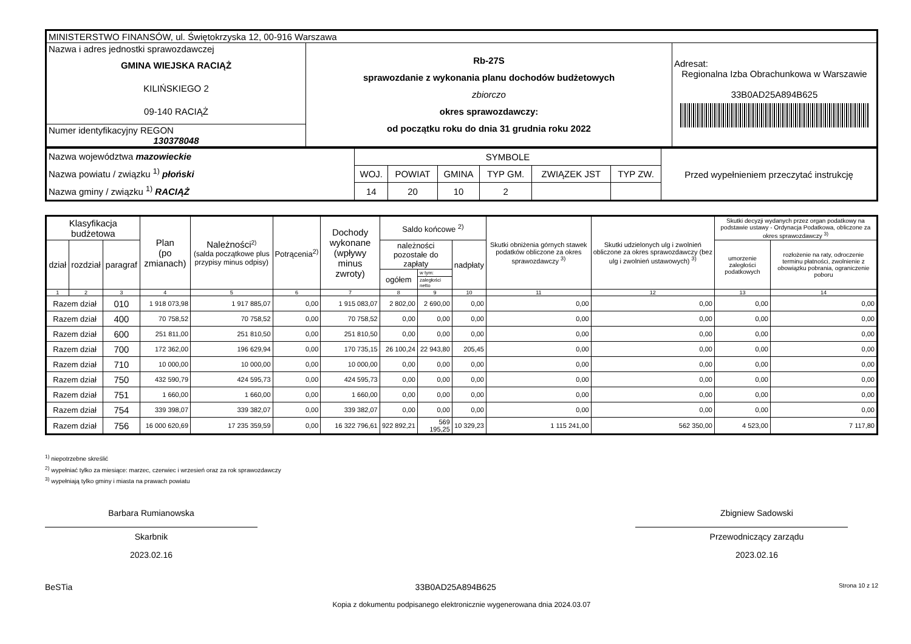| MINISTERSTWO FINANSÓW, ul. Świętokrzyska 12, 00-916 Warszawa | | |
| Nazwa i adres jednostki sprawozdawczej GMINA WIEJSKA RACIĄŻ KILIŃSKIEGO 2 09-140 RACIĄŻ | Rb-27S sprawozdanie z wykonania planu dochodów budżetowych zbiorczo okres sprawozdawczy: od początku roku do dnia 31 grudnia roku 2022 | Adresat: Regionalna Izba Obrachunkowa w Warszawie 33B0AD25A894B625 |
| Numer identyfikacyjny REGON 130378048 | | |
| Nazwa województwa mazowieckie Nazwa powiatu / związku <sup>1)</sup> płoński Nazwa gminy / związku <sup>1)</sup> RACIĄŻ | SYMBOLE | | | | | | Przed wypełnieniem przeczytać instrukcję |
| | WOJ. | POWIAT | GMINA | TYP GM. | ZWIĄZEK JST | TYP ZW. | |
| | 14 | 20 | 10 | 2 | | | |
| Klasyfikacja budżetowa | | | Plan (po zmianach) | Należności<sup>2)</sup> (salda początkowe plus przypisy minus odpisy) | Potrącenia<sup>2)</sup> | Dochody wykonane (wpływy minus zwroty) | Saldo końcowe <sup>2)</sup> | | | Skutki obniżenia górnych stawek podatków obliczone za okres sprawozdawczy <sup>3)</sup> | Skutki udzielonych ulg i zwolnień obliczone za okres sprawozdawczy (bez ulg i zwolnień ustawowych) <sup>3)</sup> | Skutki decyzji wydanych przez organ podatkowy na podstawie ustawy - Ordynacja Podatkowa, obliczone za okres sprawozdawczy <sup>3)</sup> | |
| --- | --- | --- | --- | --- | --- | --- | --- | --- | --- | --- | --- | --- | --- |
| dział | rozdział | paragraf | | | | | należności pozostałe do zapłaty | | nadpłaty | | | umorzenie zaległości podatkowych | rozłożenie na raty, odroczenie terminu płatności, zwolnienie z obowiązku pobrania, ograniczenie poboru |
| | | | | | | | ogółem | w tym: | | | | | |
| | | | | | | | | zaległości netto | | | | | |
| 1 | 2 | 3 | 4 | 5 | 6 | 7 | 8 | 9 | 10 | 11 | 12 | 13 | 14 |
| Razem dział | | 010 | 1 918 073,98 | 1 917 885,07 | 0,00 | 1 915 083,07 | 2 802,00 | 2 690,00 | 0,00 | 0,00 | 0,00 | 0,00 | 0,00 |
| Razem dział | | 400 | 70 758,52 | 70 758,52 | 0,00 | 70 758,52 | 0,00 | 0,00 | 0,00 | 0,00 | 0,00 | 0,00 | 0,00 |
| Razem dział | | 600 | 251 811,00 | 251 810,50 | 0,00 | 251 810,50 | 0,00 | 0,00 | 0,00 | 0,00 | 0,00 | 0,00 | 0,00 |
| Razem dział | | 700 | 172 362,00 | 196 629,94 | 0,00 | 170 735,15 | 26 100,24 | 22 943,80 | 205,45 | 0,00 | 0,00 | 0,00 | 0,00 |
| Razem dział | | 710 | 10 000,00 | 10 000,00 | 0,00 | 10 000,00 | 0,00 | 0,00 | 0,00 | 0,00 | 0,00 | 0,00 | 0,00 |
| Razem dział | | 750 | 432 590,79 | 424 595,73 | 0,00 | 424 595,73 | 0,00 | 0,00 | 0,00 | 0,00 | 0,00 | 0,00 | 0,00 |
| Razem dział | | 751 | 1 660,00 | 1 660,00 | 0,00 | 1 660,00 | 0,00 | 0,00 | 0,00 | 0,00 | 0,00 | 0,00 | 0,00 |
| Razem dział | | 754 | 339 398,07 | 339 382,07 | 0,00 | 339 382,07 | 0,00 | 0,00 | 0,00 | 0,00 | 0,00 | 0,00 | 0,00 |
| Razem dział | | 756 | 16 000 620,69 | 17 235 359,59 | 0,00 | 16 322 796,61 | 922 892,21 | 569 195,25 | 10 329,23 | 1 115 241,00 | 562 350,00 | 4 523,00 | 7 117,80 |
<sup>1)</sup> niepotrzebne skreślić
<sup>2)</sup> wypełniać tylko za miesiące: marzec, czerwiec i wrzesień oraz za rok sprawozdawczy
<sup>3)</sup> wypełniają tylko gminy i miasta na prawach powiatu
Barbara Rumianowska
Skarbnik
2023.02.16
Zbigniew Sadowski
Przewodniczący zarządu
2023.02.16
BeSTia 33B0AD25A894B625 Strona 10 z 12
Kopia z dokumentu podpisanego elektronicznie wygenerowana dnia 2024.03.07